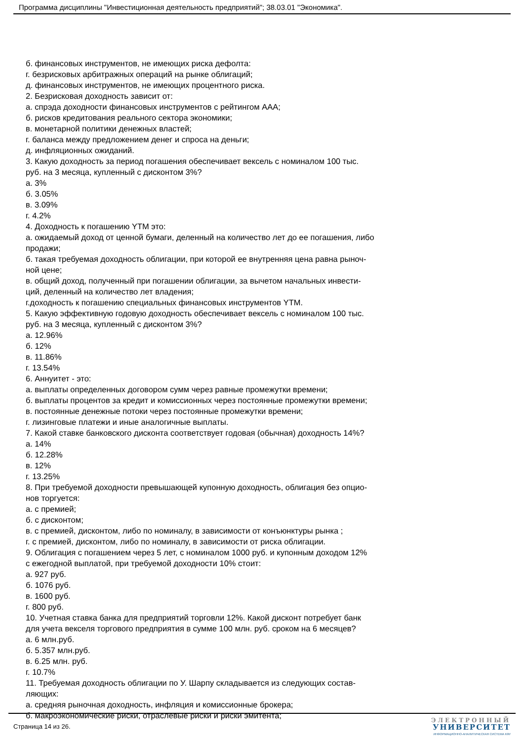Программа дисциплины "Инвестиционная деятельность предприятий"; 38.03.01 "Экономика".
б. финансовых инструментов, не имеющих риска дефолта:
г. безрисковых арбитражных операций на рынке облигаций;
д. финансовых инструментов, не имеющих процентного риска.
2. Безрисковая доходность зависит от:
а. спрэда доходности финансовых инструментов с рейтингом ААА;
б. рисков кредитования реального сектора экономики;
в. монетарной политики денежных властей;
г. баланса между предложением денег и спроса на деньги;
д. инфляционных ожиданий.
3. Какую доходность за период погашения обеспечивает вексель с номиналом 100 тыс.
руб. на 3 месяца, купленный с дисконтом 3%?
а. 3%
б. 3.05%
в. 3.09%
г. 4.2%
4. Доходность к погашению YTM это:
а. ожидаемый доход от ценной бумаги, деленный на количество лет до ее погашения, либо
продажи;
б. такая требуемая доходность облигации, при которой ее внутренняя цена равна рыноч-
ной цене;
в. общий доход, полученный при погашении облигации, за вычетом начальных инвести-
ций, деленный на количество лет владения;
г.доходность к погашению специальных финансовых инструментов YTM.
5. Какую эффективную годовую доходность обеспечивает вексель с номиналом 100 тыс.
руб. на 3 месяца, купленный с дисконтом 3%?
а. 12.96%
б. 12%
в. 11.86%
г. 13.54%
6. Аннуитет - это:
а. выплаты определенных договором сумм через равные промежутки времени;
б. выплаты процентов за кредит и комиссионных через постоянные промежутки времени;
в. постоянные денежные потоки через постоянные промежутки времени;
г. лизинговые платежи и иные аналогичные выплаты.
7. Какой ставке банковского дисконта соответствует годовая (обычная) доходность 14%?
а. 14%
б. 12.28%
в. 12%
г. 13.25%
8. При требуемой доходности превышающей купонную доходность, облигация без опцио-
нов торгуется:
а. с премией;
б. с дисконтом;
в. с премией, дисконтом, либо по номиналу, в зависимости от конъюнктуры рынка ;
г. с премией, дисконтом, либо по номиналу, в зависимости от риска облигации.
9. Облигация с погашением через 5 лет, с номиналом 1000 руб. и купонным доходом 12%
с ежегодной выплатой, при требуемой доходности 10% стоит:
а. 927 руб.
б. 1076 руб.
в. 1600 руб.
г. 800 руб.
10. Учетная ставка банка для предприятий торговли 12%. Какой дисконт потребует банк
для учета векселя торгового предприятия в сумме 100 млн. руб. сроком на 6 месяцев?
а. 6 млн.руб.
б. 5.357 млн.руб.
в. 6.25 млн. руб.
г. 10.7%
11. Требуемая доходность облигации по У. Шарпу складывается из следующих состав-
ляющих:
а. средняя рыночная доходность, инфляция и комиссионные брокера;
б. макроэкономические риски, отраслевые риски и риски эмитента;
Страница 14 из 26.
ЭЛЕКТРОННЫЙ
УНИВЕРСИТЕТ
ИНФОРМАЦИОННО-АНАЛИТИЧЕСКАЯ СИСТЕМА КФУ